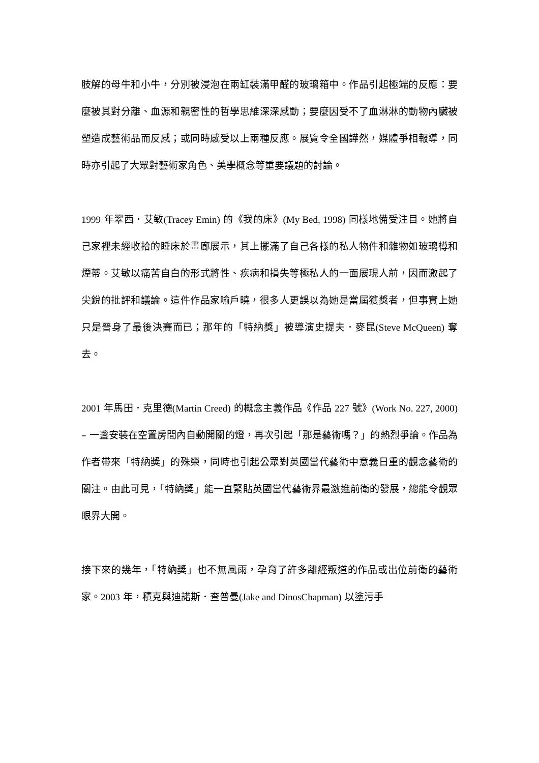肢解的母牛和小牛，分別被浸泡在兩缸裝滿甲醛的玻璃箱中。作品引起極端的反應：要麼被其對分離、血源和親密性的哲學思維深深感動；要麼因受不了血淋淋的動物內臟被塑造成藝術品而反感；或同時感受以上兩種反應。展覽令全國譁然，媒體爭相報導，同時亦引起了大眾對藝術家角色、美學概念等重要議題的討論。
1999 年翠西．艾敏(Tracey Emin) 的《我的床》(My Bed, 1998) 同樣地備受注目。她將自己家裡未經收拾的睡床於畫廊展示，其上擺滿了自己各樣的私人物件和雜物如玻璃樽和煙蒂。艾敏以痛苦自白的形式將性、疾病和損失等極私人的一面展現人前，因而激起了尖銳的批評和議論。這件作品家喻戶曉，很多人更誤以為她是當屆獲獎者，但事實上她只是晉身了最後決賽而已；那年的「特納獎」被導演史提夫．麥昆(Steve McQueen) 奪去。
2001 年馬田．克里德(Martin Creed) 的概念主義作品《作品 227 號》(Work No. 227, 2000) – 一盞安裝在空置房間內自動開關的燈，再次引起「那是藝術嗎？」的熱烈爭論。作品為作者帶來「特納獎」的殊榮，同時也引起公眾對英國當代藝術中意義日重的觀念藝術的關注。由此可見，「特納獎」能一直緊貼英國當代藝術界最激進前衛的發展，總能令觀眾眼界大開。
接下來的幾年，「特納獎」也不無風雨，孕育了許多離經叛道的作品或出位前衛的藝術家。2003 年，積克與迪諾斯．查普曼(Jake and DinosChapman) 以塗污手